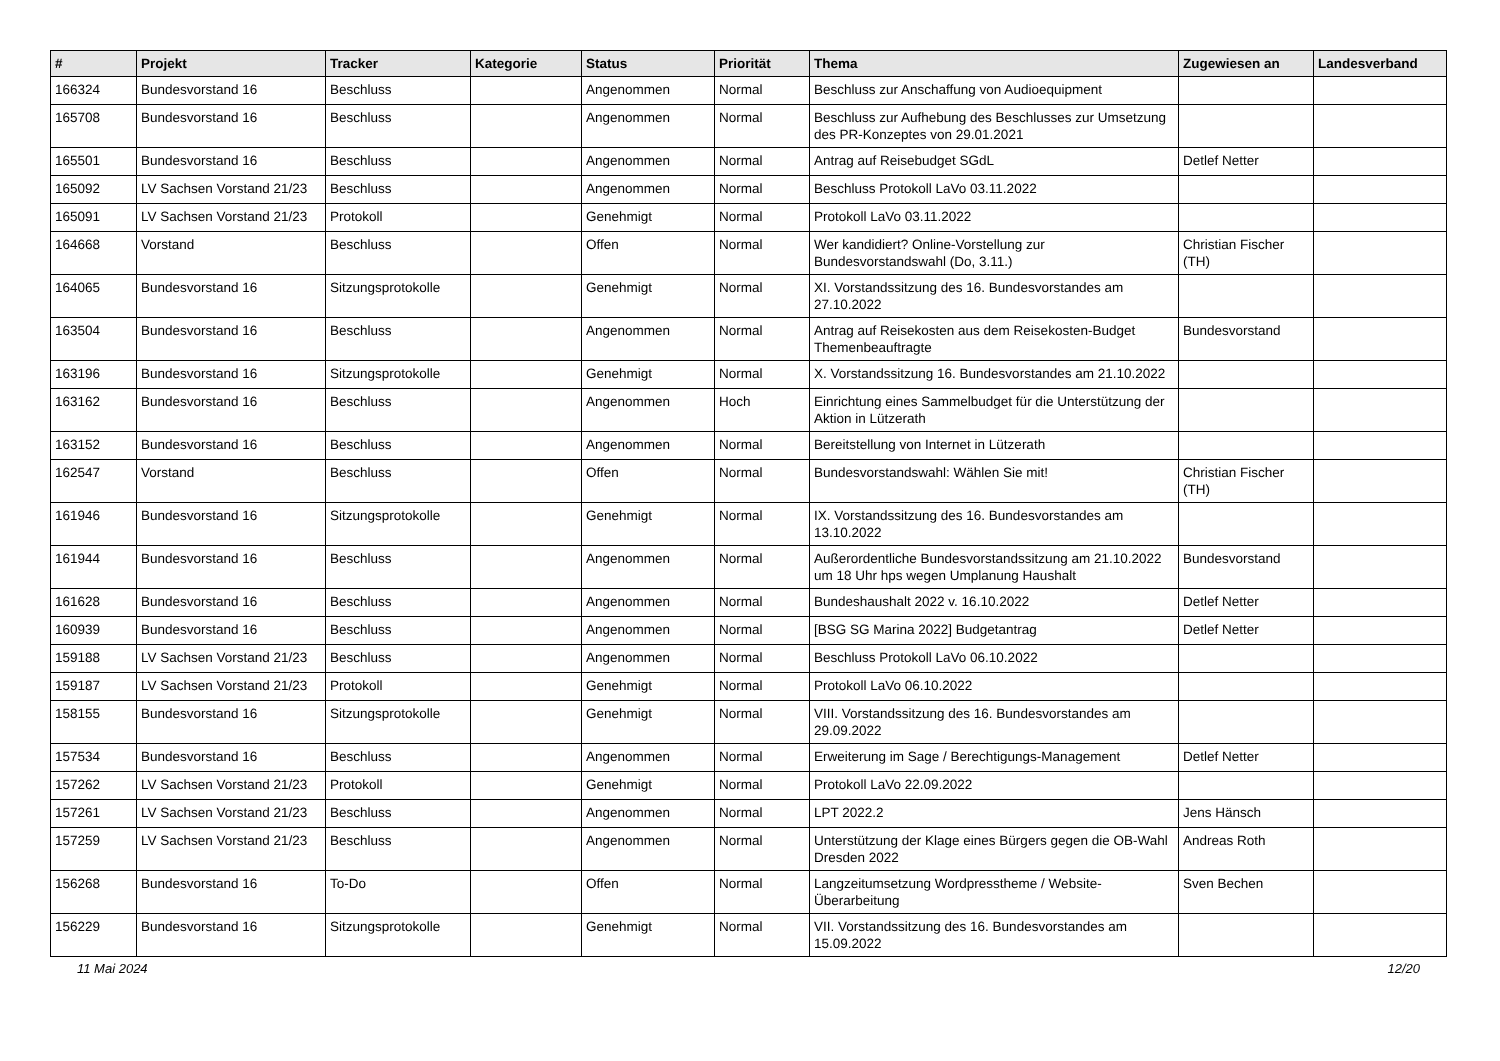| # | Projekt | Tracker | Kategorie | Status | Priorität | Thema | Zugewiesen an | Landesverband |
| --- | --- | --- | --- | --- | --- | --- | --- | --- |
| 166324 | Bundesvorstand 16 | Beschluss | | Angenommen | Normal | Beschluss zur Anschaffung von Audioequipment | | |
| 165708 | Bundesvorstand 16 | Beschluss | | Angenommen | Normal | Beschluss zur Aufhebung des Beschlusses zur Umsetzung des PR-Konzeptes von 29.01.2021 | | |
| 165501 | Bundesvorstand 16 | Beschluss | | Angenommen | Normal | Antrag auf Reisebudget SGdL | Detlef Netter | |
| 165092 | LV Sachsen Vorstand 21/23 | Beschluss | | Angenommen | Normal | Beschluss Protokoll LaVo 03.11.2022 | | |
| 165091 | LV Sachsen Vorstand 21/23 | Protokoll | | Genehmigt | Normal | Protokoll LaVo 03.11.2022 | | |
| 164668 | Vorstand | Beschluss | | Offen | Normal | Wer kandidiert? Online-Vorstellung zur Bundesvorstandswahl (Do, 3.11.) | Christian Fischer (TH) | |
| 164065 | Bundesvorstand 16 | Sitzungsprotokolle | | Genehmigt | Normal | XI. Vorstandssitzung des 16. Bundesvorstandes am 27.10.2022 | | |
| 163504 | Bundesvorstand 16 | Beschluss | | Angenommen | Normal | Antrag auf Reisekosten aus dem Reisekosten-Budget Themenbeauftragte | Bundesvorstand | |
| 163196 | Bundesvorstand 16 | Sitzungsprotokolle | | Genehmigt | Normal | X. Vorstandssitzung 16. Bundesvorstandes am 21.10.2022 | | |
| 163162 | Bundesvorstand 16 | Beschluss | | Angenommen | Hoch | Einrichtung eines Sammelbudget für die Unterstützung der Aktion in Lützerath | | |
| 163152 | Bundesvorstand 16 | Beschluss | | Angenommen | Normal | Bereitstellung von Internet in Lützerath | | |
| 162547 | Vorstand | Beschluss | | Offen | Normal | Bundesvorstandswahl: Wählen Sie mit! | Christian Fischer (TH) | |
| 161946 | Bundesvorstand 16 | Sitzungsprotokolle | | Genehmigt | Normal | IX. Vorstandssitzung des 16. Bundesvorstandes am 13.10.2022 | | |
| 161944 | Bundesvorstand 16 | Beschluss | | Angenommen | Normal | Außerordentliche Bundesvorstandssitzung am 21.10.2022 um 18 Uhr hps wegen Umplanung Haushalt | Bundesvorstand | |
| 161628 | Bundesvorstand 16 | Beschluss | | Angenommen | Normal | Bundeshaushalt 2022 v. 16.10.2022 | Detlef Netter | |
| 160939 | Bundesvorstand 16 | Beschluss | | Angenommen | Normal | [BSG SG Marina 2022] Budgetantrag | Detlef Netter | |
| 159188 | LV Sachsen Vorstand 21/23 | Beschluss | | Angenommen | Normal | Beschluss Protokoll LaVo 06.10.2022 | | |
| 159187 | LV Sachsen Vorstand 21/23 | Protokoll | | Genehmigt | Normal | Protokoll LaVo 06.10.2022 | | |
| 158155 | Bundesvorstand 16 | Sitzungsprotokolle | | Genehmigt | Normal | VIII. Vorstandssitzung des 16. Bundesvorstandes am 29.09.2022 | | |
| 157534 | Bundesvorstand 16 | Beschluss | | Angenommen | Normal | Erweiterung im Sage / Berechtigungs-Management | Detlef Netter | |
| 157262 | LV Sachsen Vorstand 21/23 | Protokoll | | Genehmigt | Normal | Protokoll LaVo 22.09.2022 | | |
| 157261 | LV Sachsen Vorstand 21/23 | Beschluss | | Angenommen | Normal | LPT 2022.2 | Jens Hänsch | |
| 157259 | LV Sachsen Vorstand 21/23 | Beschluss | | Angenommen | Normal | Unterstützung der Klage eines Bürgers gegen die OB-Wahl Dresden 2022 | Andreas Roth | |
| 156268 | Bundesvorstand 16 | To-Do | | Offen | Normal | Langzeitumsetzung Wordpresstheme / Website-Überarbeitung | Sven Bechen | |
| 156229 | Bundesvorstand 16 | Sitzungsprotokolle | | Genehmigt | Normal | VII. Vorstandssitzung des 16. Bundesvorstandes am 15.09.2022 | | |
11 Mai 2024 12/20